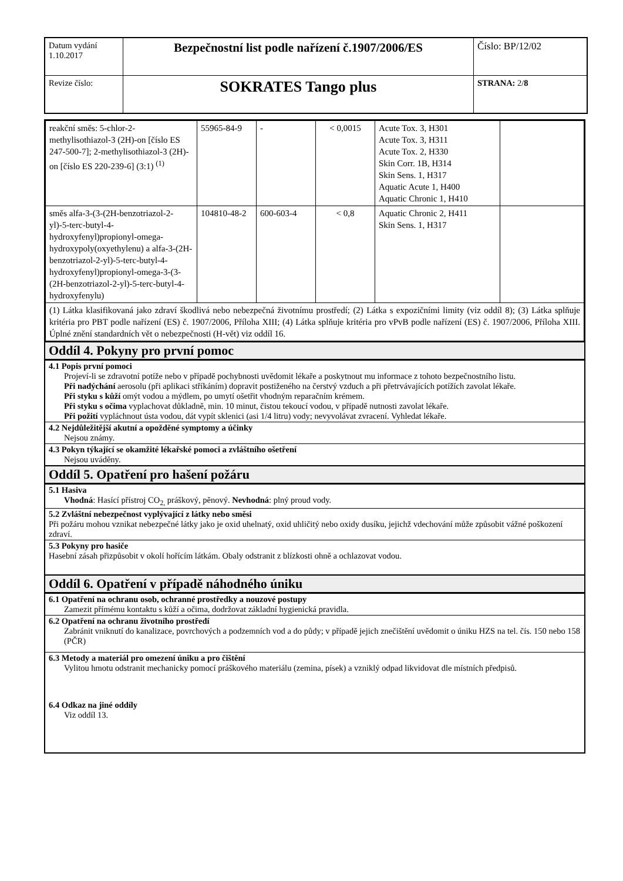| Datum vydání 1.10.2017 | Bezpečnostní list podle nařízení č.1907/2006/ES | Číslo: BP/12/02 |
| Revize číslo: | SOKRATES Tango plus | STRANA: 2/ 8 |
| reakční směs: 5-chlor-2-methylisothiazol-3 (2H)-on [číslo ES 247-500-7]; 2-methylisothiazol-3 (2H)-on [číslo ES 220-239-6] (3:1) <sup>(1)</sup> | 55965-84-9 | - | < 0,0015 | Acute Tox. 3, H301 Acute Tox. 3, H311 Acute Tox. 2, H330 Skin Corr. 1B, H314 Skin Sens. 1, H317 Aquatic Acute 1, H400 Aquatic Chronic 1, H410 | |
| směs alfa-3-(3-(2H-benzotriazol-2-yl)-5-terc-butyl-4-hydroxyfenyl)propionyl-omega-hydroxypoly(oxyethylenu) a alfa-3-(2H-benzotriazol-2-yl)-5-terc-butyl-4-hydroxyfenyl)propionyl-omega-3-(3-(2H-benzotriazol-2-yl)-5-terc-butyl-4-hydroxyfenylu) | 104810-48-2 | 600-603-4 | < 0,8 | Aquatic Chronic 2, H411 Skin Sens. 1, H317 | |
| (1) Látka klasifikovaná jako zdraví škodlivá nebo nebezpečná životnímu prostředí; (2) Látka s expozičními limity (viz oddíl 8); (3) Látka splňuje kritéria pro PBT podle nařízení (ES) č. 1907/2006, Příloha XIII; (4) Látka splňuje kritéria pro vPvB podle nařízení (ES) č. 1907/2006, Příloha XIII. Úplné znění standardních vět o nebezpečnosti (H-vět) viz oddíl 16. | | | | | |
Oddíl 4. Pokyny pro první pomoc
4.1 Popis první pomoci
Projeví-li se zdravotní potíže nebo v případě pochybnosti uvědomit lékaře a poskytnout mu informace z tohoto bezpečnostního listu.
Při nadýchání aerosolu (při aplikaci stříkáním) dopravit postiženého na čerstvý vzduch a při přetrvávajících potížích zavolat lékaře.
Při styku s kůží omýt vodou a mýdlem, po umytí ošetřit vhodným reparačním krémem.
Při styku s očima vyplachovat důkladně, min. 10 minut, čistou tekoucí vodou, v případě nutnosti zavolat lékaře.
Při požití vypláchnout ústa vodou, dát vypít sklenici (asi 1/4 litru) vody; nevyvolávat zvracení. Vyhledat lékaře.
4.2 Nejdůležitější akutní a opožděné symptomy a účinky
Nejsou známy.
4.3 Pokyn týkající se okamžité lékařské pomoci a zvláštního ošetření
Nejsou uváděny.
Oddíl 5. Opatření pro hašení požáru
5.1 Hasiva
Vhodná: Hasící přístroj CO<sub>2,</sub> práškový, pěnový. Nevhodná: plný proud vody.
5.2 Zvláštní nebezpečnost vyplývající z látky nebo směsi
Při požáru mohou vznikat nebezpečné látky jako je oxid uhelnatý, oxid uhličitý nebo oxidy dusíku, jejichž vdechování může způsobit vážné poškození zdraví.
5.3 Pokyny pro hasiče
Hasební zásah přizpůsobit v okolí hořícím látkám. Obaly odstranit z blízkosti ohně a ochlazovat vodou.
Oddíl 6. Opatření v případě náhodného úniku
6.1 Opatření na ochranu osob, ochranné prostředky a nouzové postupy
Zamezit přímému kontaktu s kůží a očima, dodržovat základní hygienická pravidla.
6.2 Opatření na ochranu životního prostředí
Zabránit vniknutí do kanalizace, povrchových a podzemních vod a do půdy; v případě jejich znečištění uvědomit o úniku HZS na tel. čís. 150 nebo 158 (PČR)
6.3 Metody a materiál pro omezení úniku a pro čištění
Vylitou hmotu odstranit mechanicky pomocí práškového materiálu (zemina, písek) a vzniklý odpad likvidovat dle místních předpisů.
6.4 Odkaz na jiné oddíly
Viz oddíl 13.